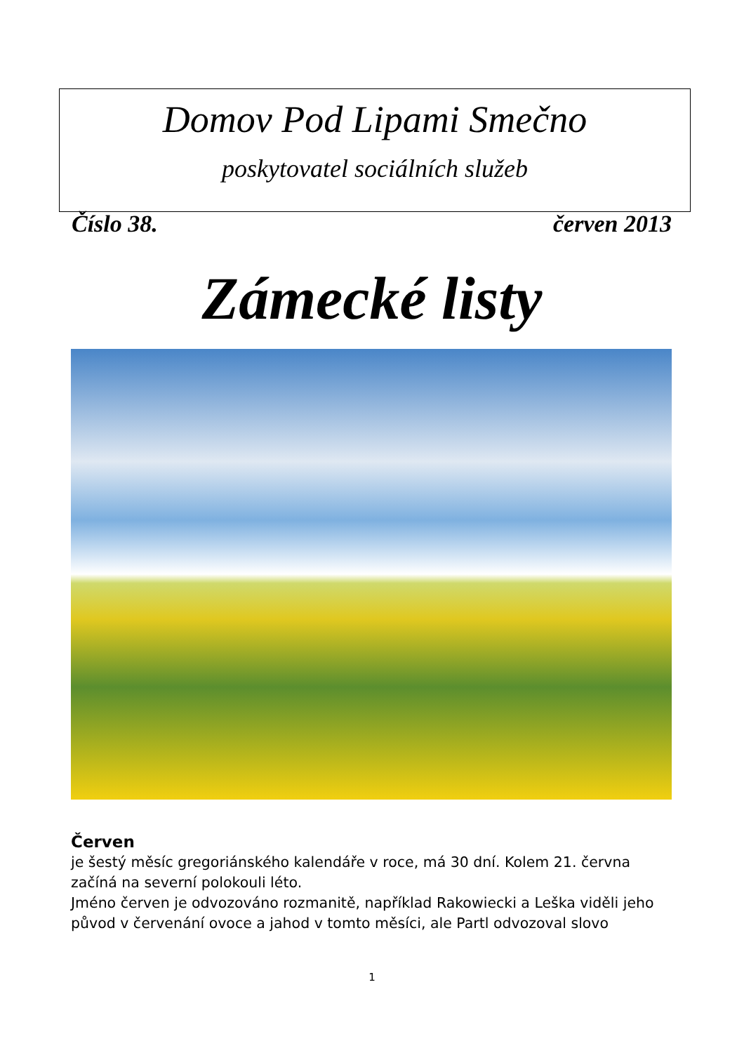Domov Pod Lipami Smečno
poskytovatel sociálních služeb
Číslo 38. červen 2013
Zámecké listy
Červen
je šestý měsíc gregoriánského kalendáře v roce, má 30 dní. Kolem 21. června začíná na severní polokouli léto.
Jméno červen je odvozováno rozmanitě, například Rakowiecki a Leška viděli jeho původ v červenání ovoce a jahod v tomto měsíci, ale Partl odvozoval slovo
1